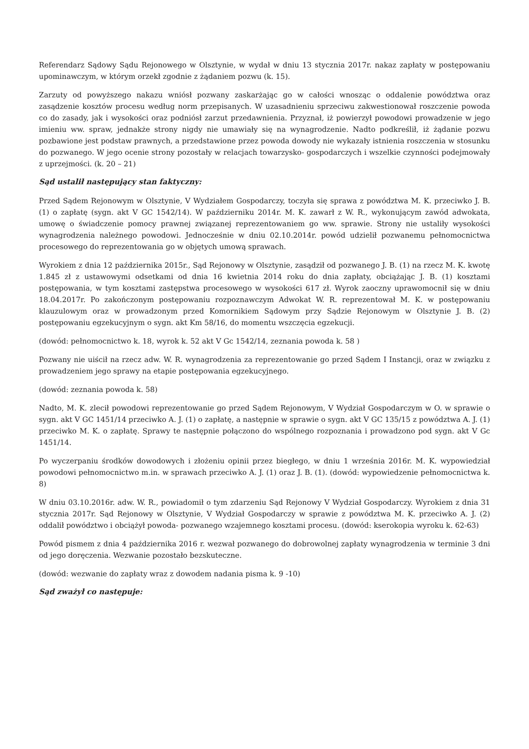Referendarz Sądowy Sądu Rejonowego w Olsztynie, w wydał w dniu 13 stycznia 2017r. nakaz zapłaty w postępowaniu upominawczym, w którym orzekł zgodnie z żądaniem pozwu (k. 15).
Zarzuty od powyższego nakazu wniósł pozwany zaskarżając go w całości wnosząc o oddalenie powództwa oraz zasądzenie kosztów procesu według norm przepisanych. W uzasadnieniu sprzeciwu zakwestionował roszczenie powoda co do zasady, jak i wysokości oraz podniósł zarzut przedawnienia. Przyznał, iż powierzył powodowi prowadzenie w jego imieniu ww. spraw, jednakże strony nigdy nie umawiały się na wynagrodzenie. Nadto podkreślił, iż żądanie pozwu pozbawione jest podstaw prawnych, a przedstawione przez powoda dowody nie wykazały istnienia roszczenia w stosunku do pozwanego. W jego ocenie strony pozostały w relacjach towarzysko- gospodarczych i wszelkie czynności podejmowały z uprzejmości. (k. 20 – 21)
Sąd ustalił następujący stan faktyczny:
Przed Sądem Rejonowym w Olsztynie, V Wydziałem Gospodarczy, toczyła się sprawa z powództwa M. K. przeciwko J. B. (1) o zapłatę (sygn. akt V GC 1542/14). W październiku 2014r. M. K. zawarł z W. R., wykonującym zawód adwokata, umowę o świadczenie pomocy prawnej związanej reprezentowaniem go ww. sprawie. Strony nie ustaliły wysokości wynagrodzenia należnego powodowi. Jednocześnie w dniu 02.10.2014r. powód udzielił pozwanemu pełnomocnictwa procesowego do reprezentowania go w objętych umową sprawach.
Wyrokiem z dnia 12 października 2015r., Sąd Rejonowy w Olsztynie, zasądził od pozwanego J. B. (1) na rzecz M. K. kwotę 1.845 zł z ustawowymi odsetkami od dnia 16 kwietnia 2014 roku do dnia zapłaty, obciążając J. B. (1) kosztami postępowania, w tym kosztami zastępstwa procesowego w wysokości 617 zł. Wyrok zaoczny uprawomocnił się w dniu 18.04.2017r. Po zakończonym postępowaniu rozpoznawczym Adwokat W. R. reprezentował M. K. w postępowaniu klauzulowym oraz w prowadzonym przed Komornikiem Sądowym przy Sądzie Rejonowym w Olsztynie J. B. (2) postępowaniu egzekucyjnym o sygn. akt Km 58/16, do momentu wszczęcia egzekucji.
(dowód: pełnomocnictwo k. 18, wyrok k. 52 akt V Gc 1542/14, zeznania powoda k. 58 )
Pozwany nie uiścił na rzecz adw. W. R. wynagrodzenia za reprezentowanie go przed Sądem I Instancji, oraz w związku z prowadzeniem jego sprawy na etapie postępowania egzekucyjnego.
(dowód: zeznania powoda k. 58)
Nadto, M. K. zlecił powodowi reprezentowanie go przed Sądem Rejonowym, V Wydział Gospodarczym w O. w sprawie o sygn. akt V GC 1451/14 przeciwko A. J. (1) o zapłatę, a następnie w sprawie o sygn. akt V GC 135/15 z powództwa A. J. (1) przeciwko M. K. o zapłatę. Sprawy te następnie połączono do wspólnego rozpoznania i prowadzono pod sygn. akt V Gc 1451/14.
Po wyczerpaniu środków dowodowych i złożeniu opinii przez biegłego, w dniu 1 września 2016r. M. K. wypowiedział powodowi pełnomocnictwo m.in. w sprawach przeciwko A. J. (1) oraz J. B. (1). (dowód: wypowiedzenie pełnomocnictwa k. 8)
W dniu 03.10.2016r. adw. W. R., powiadomił o tym zdarzeniu Sąd Rejonowy V Wydział Gospodarczy. Wyrokiem z dnia 31 stycznia 2017r. Sąd Rejonowy w Olsztynie, V Wydział Gospodarczy w sprawie z powództwa M. K. przeciwko A. J. (2) oddalił powództwo i obciążył powoda- pozwanego wzajemnego kosztami procesu. (dowód: kserokopia wyroku k. 62-63)
Powód pismem z dnia 4 października 2016 r. wezwał pozwanego do dobrowolnej zapłaty wynagrodzenia w terminie 3 dni od jego doręczenia. Wezwanie pozostało bezskuteczne.
(dowód: wezwanie do zapłaty wraz z dowodem nadania pisma k. 9 -10)
Sąd zważył co następuje: